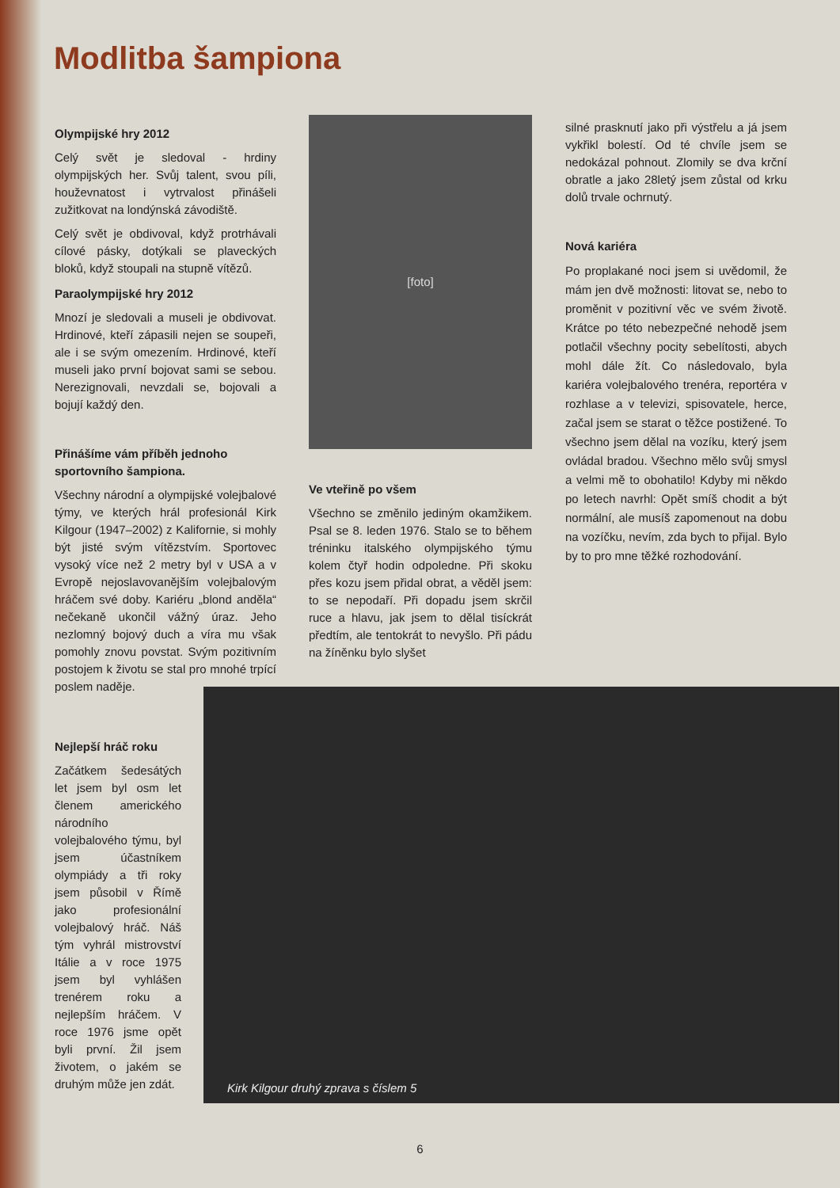Modlitba šampiona
Olympijské hry 2012
Celý svět je sledoval - hrdiny olympijských her. Svůj talent, svou píli, houževnatost i vytrvalost přinášeli zužitkovat na londýnská závodiště.
Celý svět je obdivoval, když protrhávali cílové pásky, dotýkali se plaveckých bloků, když stoupali na stupně vítězů.
Paraolympijské hry 2012
Mnozí je sledovali a museli je obdivovat. Hrdinové, kteří zápasili nejen se soupeři, ale i se svým omezením. Hrdinové, kteří museli jako první bojovat sami se sebou. Nerezignovali, nevzdali se, bojovali a bojují každý den.
Přinášíme vám příběh jednoho sportovního šampiona.
Všechny národní a olympijské volejbalové týmy, ve kterých hrál profesionál Kirk Kilgour (1947–2002) z Kalifornie, si mohly být jisté svým vítězstvím. Sportovec vysoký více než 2 metry byl v USA a v Evropě nejoslavovanějším volejbalovým hráčem své doby. Kariéru „blond anděla“ nečekaně ukončil vážný úraz. Jeho nezlomný bojový duch a víra mu však pomohly znovu povstat. Svým pozitivním postojem k životu se stal pro mnohé trpící poslem naděje.
Nejlepší hráč roku
Začátkem šedesátých let jsem byl osm let členem amerického národního volejbalového týmu, byl jsem účastníkem olympiády a tři roky jsem působil v Římě jako profesionální volejbalový hráč. Náš tým vyhrál mistrovství Itálie a v roce 1975 jsem byl vyhlášen trenérem roku a nejlepším hráčem. V roce 1976 jsme opět byli první. Žil jsem životem, o jakém se druhým může jen zdát.
[foto]
Ve vteřině po všem
Všechno se změnilo jediným okamžikem. Psal se 8. leden 1976. Stalo se to během tréninku italského olympijského týmu kolem čtyř hodin odpoledne. Při skoku přes kozu jsem přidal obrat, a věděl jsem: to se nepodaří. Při dopadu jsem skrčil ruce a hlavu, jak jsem to dělal tisíckrát předtím, ale tentokrát to nevyšlo. Při pádu na žíněnku bylo slyšet
silné prasknutí jako při výstřelu a já jsem vykřikl bolestí. Od té chvíle jsem se nedokázal pohnout. Zlomily se dva krční obratle a jako 28letý jsem zůstal od krku dolů trvale ochrnutý.
Nová kariéra
Po proplakané noci jsem si uvědomil, že mám jen dvě možnosti: litovat se, nebo to proměnit v pozitivní věc ve svém životě. Krátce po této nebezpečné nehodě jsem potlačil všechny pocity sebelítosti, abych mohl dále žít. Co následovalo, byla kariéra volejbalového trenéra, reportéra v rozhlase a v televizi, spisovatele, herce, začal jsem se starat o těžce postižené. To všechno jsem dělal na vozíku, který jsem ovládal bradou. Všechno mělo svůj smysl a velmi mě to obohatilo! Kdyby mi někdo po letech navrhl: Opět smíš chodit a být normální, ale musíš zapomenout na dobu na vozíčku, nevím, zda bych to přijal. Bylo by to pro mne těžké rozhodování.
Kirk Kilgour druhý zprava s číslem 5
6